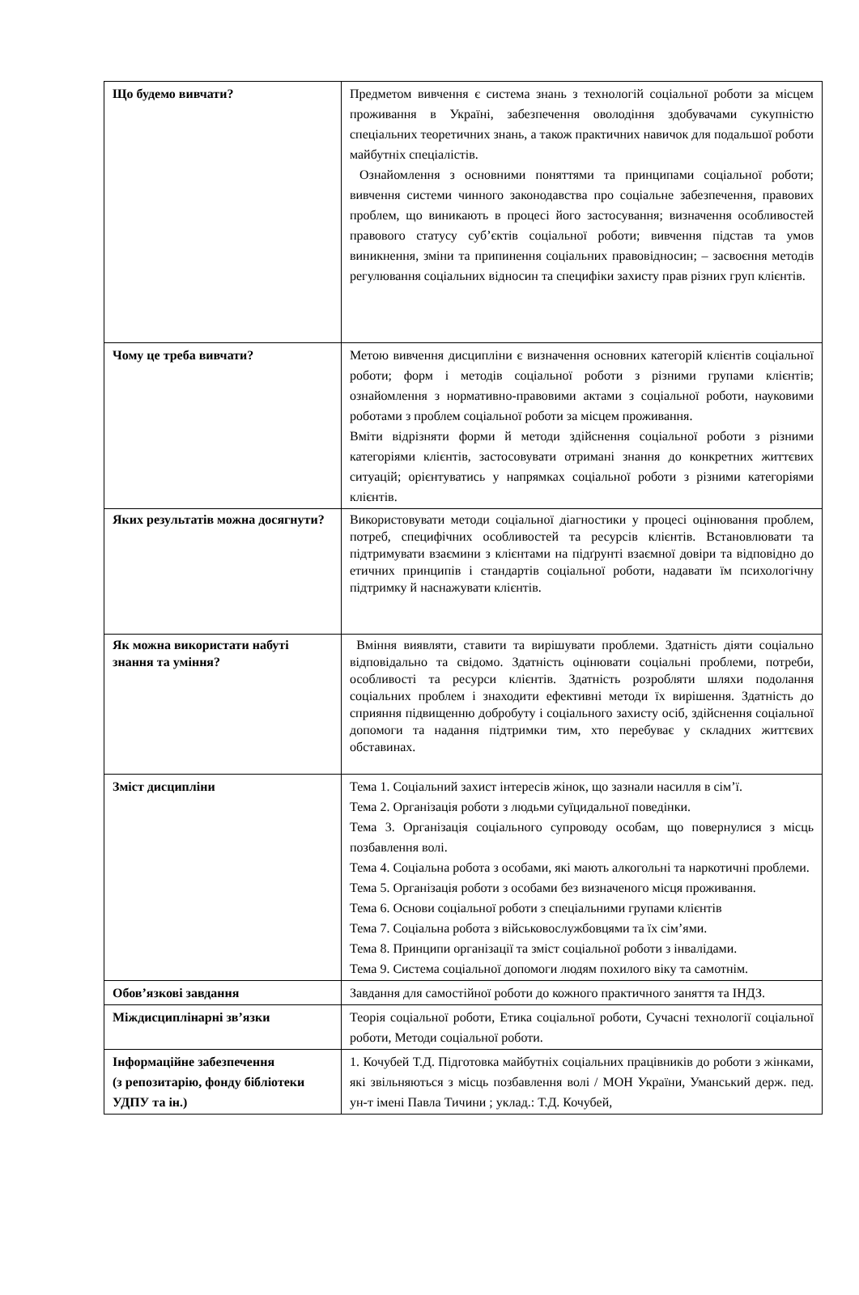| Що будемо вивчати? | Предметом вивчення є система знань з технологій соціальної роботи за місцем проживання в Україні, забезпечення оволодіння здобувачами сукупністю спеціальних теоретичних знань, а також практичних навичок для подальшої роботи майбутніх спеціалістів. Ознайомлення з основними поняттями та принципами соціальної роботи; вивчення системи чинного законодавства про соціальне забезпечення, правових проблем, що виникають в процесі його застосування; визначення особливостей правового статусу суб’єктів соціальної роботи; вивчення підстав та умов виникнення, зміни та припинення соціальних правовідносин; – засвоєння методів регулювання соціальних відносин та специфіки захисту прав різних груп клієнтів. |
| Чому це треба вивчати? | Метою вивчення дисципліни є визначення основних категорій клієнтів соціальної роботи; форм і методів соціальної роботи з різними групами клієнтів; ознайомлення з нормативно-правовими актами з соціальної роботи, науковими роботами з проблем соціальної роботи за місцем проживання. Вміти відрізняти форми й методи здійснення соціальної роботи з різними категоріями клієнтів, застосовувати отримані знання до конкретних життєвих ситуацій; орієнтуватись у напрямках соціальної роботи з різними категоріями клієнтів. |
| Яких результатів можна досягнути? | Використовувати методи соціальної діагностики у процесі оцінювання проблем, потреб, специфічних особливостей та ресурсів клієнтів. Встановлювати та підтримувати взаємини з клієнтами на підґрунті взаємної довіри та відповідно до етичних принципів і стандартів соціальної роботи, надавати їм психологічну підтримку й наснажувати клієнтів. |
| Як можна використати набуті знання та уміння? | Вміння виявляти, ставити та вирішувати проблеми. Здатність діяти соціально відповідально та свідомо. Здатність оцінювати соціальні проблеми, потреби, особливості та ресурси клієнтів. Здатність розробляти шляхи подолання соціальних проблем і знаходити ефективні методи їх вирішення. Здатність до сприяння підвищенню добробуту і соціального захисту осіб, здійснення соціальної допомоги та надання підтримки тим, хто перебуває у складних життєвих обставинах. |
| Зміст дисципліни | Тема 1. Соціальний захист інтересів жінок, що зазнали насилля в сім’ї. Тема 2. Організація роботи з людьми суїцидальної поведінки. Тема 3. Організація соціального супроводу особам, що повернулися з місць позбавлення волі. Тема 4. Соціальна робота з особами, які мають алкогольні та наркотичні проблеми. Тема 5. Організація роботи з особами без визначеного місця проживання. Тема 6. Основи соціальної роботи з спеціальними групами клієнтів Тема 7. Соціальна робота з військовослужбовцями та їх сім’ями. Тема 8. Принципи організації та зміст соціальної роботи з інвалідами. Тема 9. Система соціальної допомоги людям похилого віку та самотнім. |
| Обов’язкові завдання | Завдання для самостійної роботи до кожного практичного заняття та ІНДЗ. |
| Міждисциплінарні зв’язки | Теорія соціальної роботи, Етика соціальної роботи, Сучасні технології соціальної роботи, Методи соціальної роботи. |
| Інформаційне забезпечення (з репозитарію, фонду бібліотеки УДПУ та ін.) | 1. Кочубей Т.Д. Підготовка майбутніх соціальних працівників до роботи з жінками, які звільняються з місць позбавлення волі / МОН України, Уманський держ. пед. ун-т імені Павла Тичини ; уклад.: Т.Д. Кочубей, |